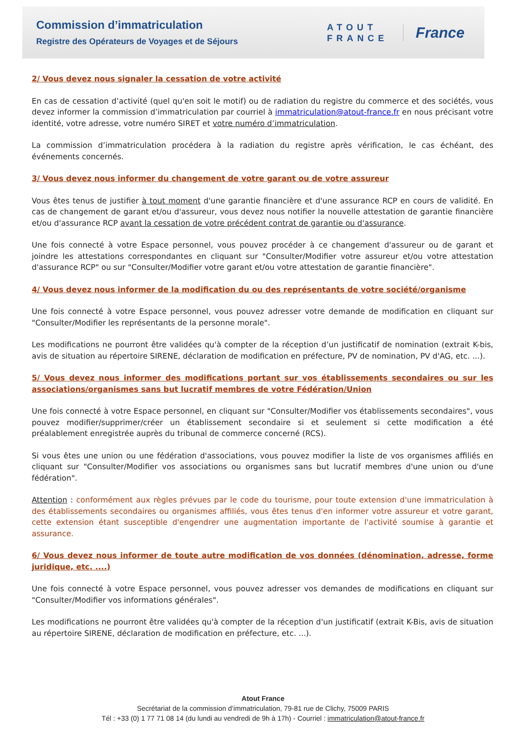Commission d’immatriculation
Registre des Opérateurs de Voyages et de Séjours
ATOUT
FRANCE
France
2/ Vous devez nous signaler la cessation de votre activité
En cas de cessation d’activité (quel qu'en soit le motif) ou de radiation du registre du commerce et des sociétés, vous devez informer la commission d’immatriculation par courriel à immatriculation@atout-france.fr en nous précisant votre identité, votre adresse, votre numéro SIRET et votre numéro d’immatriculation.
La commission d’immatriculation procédera à la radiation du registre après vérification, le cas échéant, des événements concernés.
3/ Vous devez nous informer du changement de votre garant ou de votre assureur
Vous êtes tenus de justifier à tout moment d'une garantie financière et d'une assurance RCP en cours de validité. En cas de changement de garant et/ou d'assureur, vous devez nous notifier la nouvelle attestation de garantie financière et/ou d'assurance RCP avant la cessation de votre précédent contrat de garantie ou d'assurance.
Une fois connecté à votre Espace personnel, vous pouvez procéder à ce changement d'assureur ou de garant et joindre les attestations correspondantes en cliquant sur "Consulter/Modifier votre assureur et/ou votre attestation d'assurance RCP" ou sur "Consulter/Modifier votre garant et/ou votre attestation de garantie financière".
4/ Vous devez nous informer de la modification du ou des représentants de votre société/organisme
Une fois connecté à votre Espace personnel, vous pouvez adresser votre demande de modification en cliquant sur "Consulter/Modifier les représentants de la personne morale".
Les modifications ne pourront être validées qu'à compter de la réception d’un justificatif de nomination (extrait K-bis, avis de situation au répertoire SIRENE, déclaration de modification en préfecture, PV de nomination, PV d'AG, etc. ...).
5/ Vous devez nous informer des modifications portant sur vos établissements secondaires ou sur les associations/organismes sans but lucratif membres de votre Fédération/Union
Une fois connecté à votre Espace personnel, en cliquant sur "Consulter/Modifier vos établissements secondaires", vous pouvez modifier/supprimer/créer un établissement secondaire si et seulement si cette modification a été préalablement enregistrée auprès du tribunal de commerce concerné (RCS).
Si vous êtes une union ou une fédération d'associations, vous pouvez modifier la liste de vos organismes affiliés en cliquant sur "Consulter/Modifier vos associations ou organismes sans but lucratif membres d'une union ou d'une fédération".
Attention : conformément aux règles prévues par le code du tourisme, pour toute extension d'une immatriculation à des établissements secondaires ou organismes affiliés, vous êtes tenus d'en informer votre assureur et votre garant, cette extension étant susceptible d'engendrer une augmentation importante de l'activité soumise à garantie et assurance.
6/ Vous devez nous informer de toute autre modification de vos données (dénomination, adresse, forme juridique, etc. ....)
Une fois connecté à votre Espace personnel, vous pouvez adresser vos demandes de modifications en cliquant sur "Consulter/Modifier vos informations générales".
Les modifications ne pourront être validées qu'à compter de la réception d'un justificatif (extrait K-Bis, avis de situation au répertoire SIRENE, déclaration de modification en préfecture, etc. ...).
Atout France
Secrétariat de la commission d’immatriculation, 79-81 rue de Clichy, 75009 PARIS
Tél : +33 (0) 1 77 71 08 14 (du lundi au vendredi de 9h à 17h) - Courriel : immatriculation@atout-france.fr